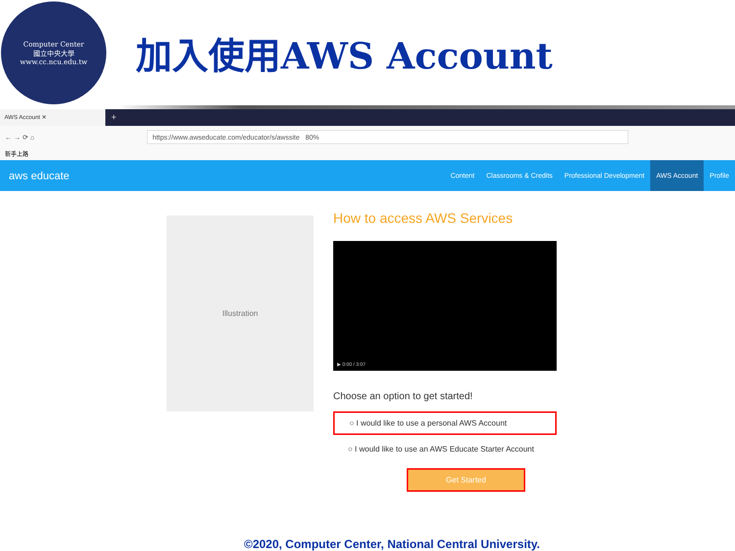Computer Center
國立中央大學
www.cc.ncu.edu.tw
加入使用AWS Account
AWS Account ✕
+
← → ⟳ ⌂ https://www.awseducate.com/educator/s/awssite 80%
新手上路
aws educate
Content Classrooms & Credits Professional Development AWS Account Profile
Illustration
How to access AWS Services
▶ 0:00 / 3:07
Choose an option to get started!
○ I would like to use a personal AWS Account
○ I would like to use an AWS Educate Starter Account
Get Started
©2020, Computer Center, National Central University.